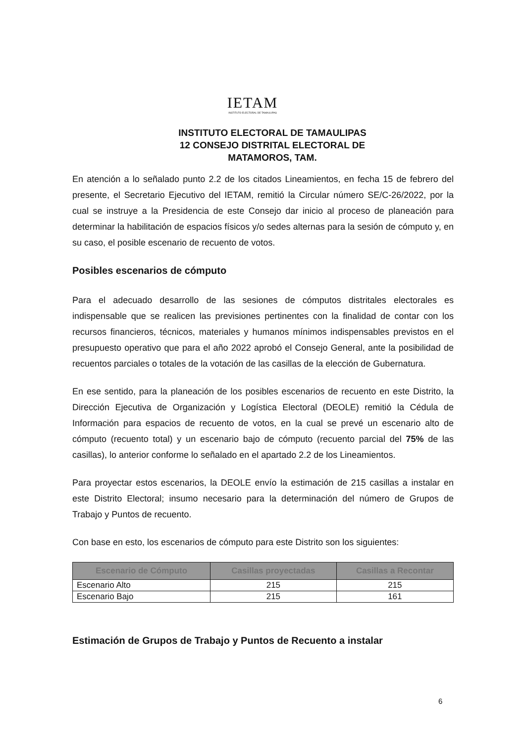IETAM
INSTITUTO ELECTORAL DE TAMAULIPAS
INSTITUTO ELECTORAL DE TAMAULIPAS
12 CONSEJO DISTRITAL ELECTORAL DE
MATAMOROS, TAM.
En atención a lo señalado punto 2.2 de los citados Lineamientos, en fecha 15 de febrero del presente, el Secretario Ejecutivo del IETAM, remitió la Circular número SE/C-26/2022, por la cual se instruye a la Presidencia de este Consejo dar inicio al proceso de planeación para determinar la habilitación de espacios físicos y/o sedes alternas para la sesión de cómputo y, en su caso, el posible escenario de recuento de votos.
Posibles escenarios de cómputo
Para el adecuado desarrollo de las sesiones de cómputos distritales electorales es indispensable que se realicen las previsiones pertinentes con la finalidad de contar con los recursos financieros, técnicos, materiales y humanos mínimos indispensables previstos en el presupuesto operativo que para el año 2022 aprobó el Consejo General, ante la posibilidad de recuentos parciales o totales de la votación de las casillas de la elección de Gubernatura.
En ese sentido, para la planeación de los posibles escenarios de recuento en este Distrito, la Dirección Ejecutiva de Organización y Logística Electoral (DEOLE) remitió la Cédula de Información para espacios de recuento de votos, en la cual se prevé un escenario alto de cómputo (recuento total) y un escenario bajo de cómputo (recuento parcial del 75% de las casillas), lo anterior conforme lo señalado en el apartado 2.2 de los Lineamientos.
Para proyectar estos escenarios, la DEOLE envío la estimación de 215 casillas a instalar en este Distrito Electoral; insumo necesario para la determinación del número de Grupos de Trabajo y Puntos de recuento.
Con base en esto, los escenarios de cómputo para este Distrito son los siguientes:
| Escenario de Cómputo | Casillas proyectadas | Casillas a Recontar |
| --- | --- | --- |
| Escenario Alto | 215 | 215 |
| Escenario Bajo | 215 | 161 |
Estimación de Grupos de Trabajo y Puntos de Recuento a instalar
6